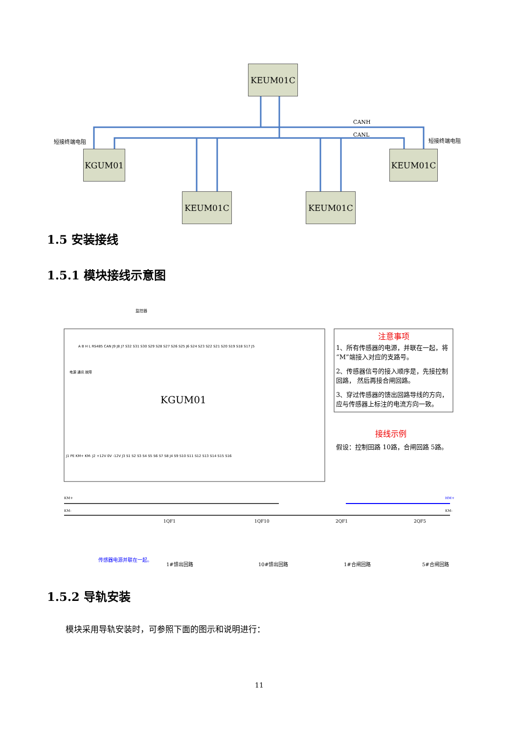KEUM01C
CANH
CANL
短接终端电阻 短接终端电阻
KGUM01 KEUM01C
KEUM01C KEUM01C
1.5 安装接线
1.5.1 模块接线示意图
监控器
A B H L RS485 CAN J9 J8 J7 S32 S31 S30 S29 S28 S27 S26 S25 J6 S24 S23 S22 S21 S20 S19 S18 S17 J5
电源 通讯 故障
KGUM01
J1 PE KM+ KM- J2 +12V 0V -12V J3 S1 S2 S3 S4 S5 S6 S7 S8 J4 S9 S10 S11 S12 S13 S14 S15 S16
注意事项
1、所有传感器的电源，并联在一起，将“M”端接入对应的支路号。
2、传感器信号的接入顺序是，先接控制回路， 然后再接合闸回路。
3、穿过传感器的馈出回路导线的方向，应与传感器上标注的电流方向一致。
接线示例
假设：控制回路 10路，合闸回路 5路。
KM+
KM-
HM+
KM-
1QF1 1QF10 2QF1 2QF5
传感器电源并联在一起。
1#馈出回路 10#馈出回路 1#合闸回路 5#合闸回路
1.5.2 导轨安装
模块采用导轨安装时，可参照下面的图示和说明进行：
11